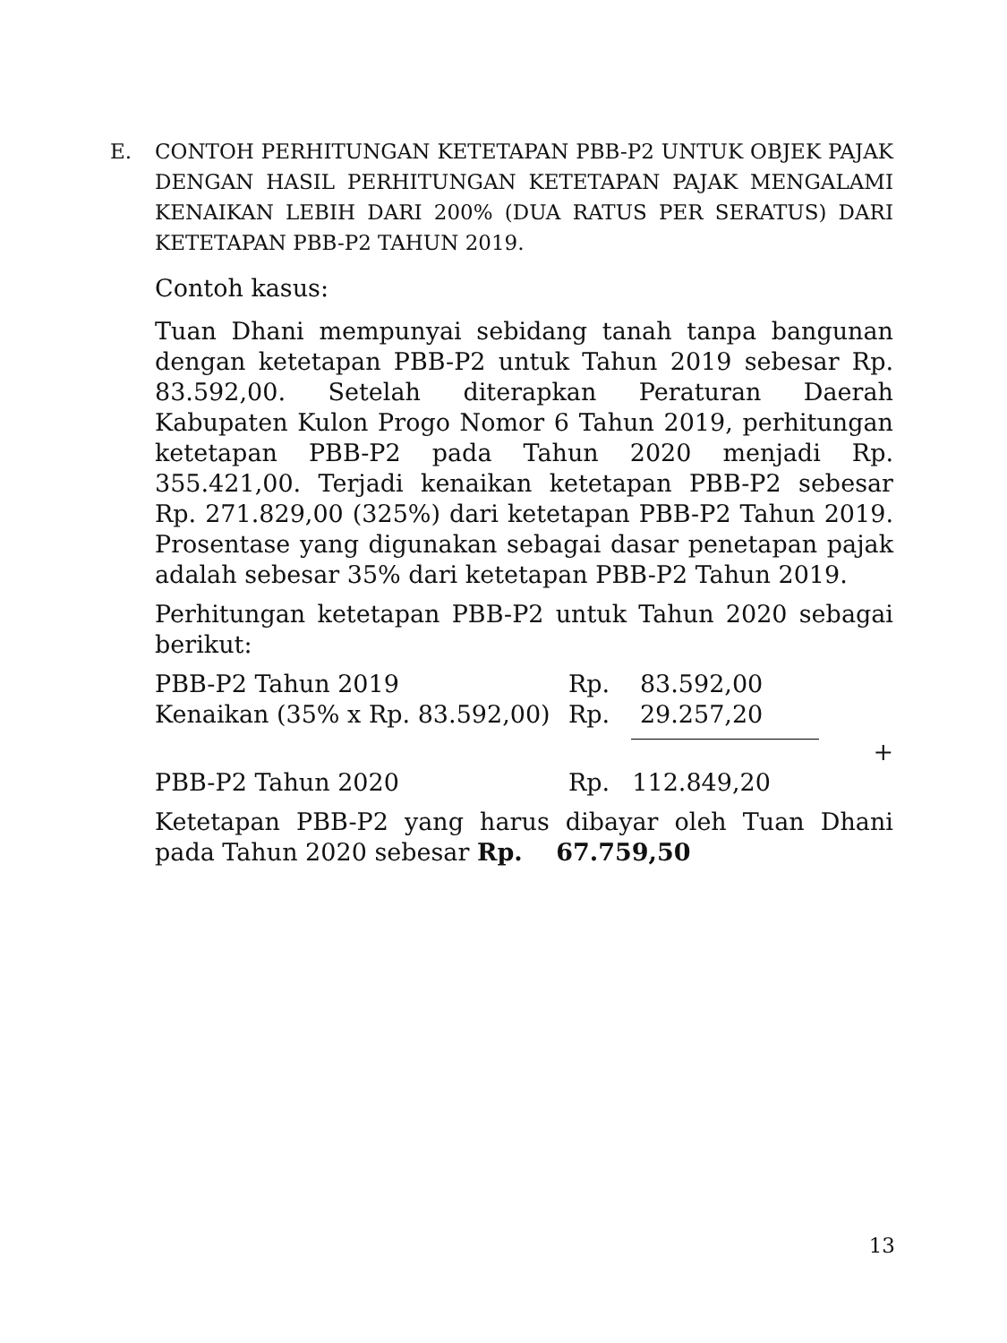E. CONTOH PERHITUNGAN KETETAPAN PBB-P2 UNTUK OBJEK PAJAK DENGAN HASIL PERHITUNGAN KETETAPAN PAJAK MENGALAMI KENAIKAN LEBIH DARI 200% (DUA RATUS PER SERATUS) DARI KETETAPAN PBB-P2 TAHUN 2019.
Contoh kasus:
Tuan Dhani mempunyai sebidang tanah tanpa bangunan dengan ketetapan PBB-P2 untuk Tahun 2019 sebesar Rp. 83.592,00. Setelah diterapkan Peraturan Daerah Kabupaten Kulon Progo Nomor 6 Tahun 2019, perhitungan ketetapan PBB-P2 pada Tahun 2020 menjadi Rp. 355.421,00. Terjadi kenaikan ketetapan PBB-P2 sebesar Rp. 271.829,00 (325%) dari ketetapan PBB-P2 Tahun 2019. Prosentase yang digunakan sebagai dasar penetapan pajak adalah sebesar 35% dari ketetapan PBB-P2 Tahun 2019.
Perhitungan ketetapan PBB-P2 untuk Tahun 2020 sebagai berikut:
| PBB-P2 Tahun 2019 | Rp. | 83.592,00 | |
| Kenaikan (35% x Rp. 83.592,00) | Rp. | 29.257,20 | |
| | | | + |
| PBB-P2 Tahun 2020 | Rp. | 112.849,20 | |
Ketetapan PBB-P2 yang harus dibayar oleh Tuan Dhani pada Tahun 2020 sebesar Rp. 67.759,50
13